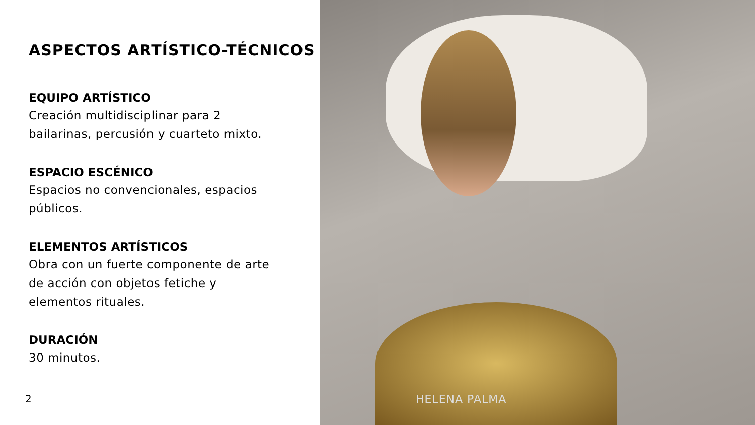ASPECTOS ARTÍSTICO-TÉCNICOS
EQUIPO ARTÍSTICO
Creación multidisciplinar para 2 bailarinas, percusión y cuarteto mixto.
ESPACIO ESCÉNICO
Espacios no convencionales, espacios públicos.
ELEMENTOS ARTÍSTICOS
Obra con un fuerte componente de arte de acción con objetos fetiche y elementos rituales.
DURACIÓN
30 minutos.
2
HELENA PALMA